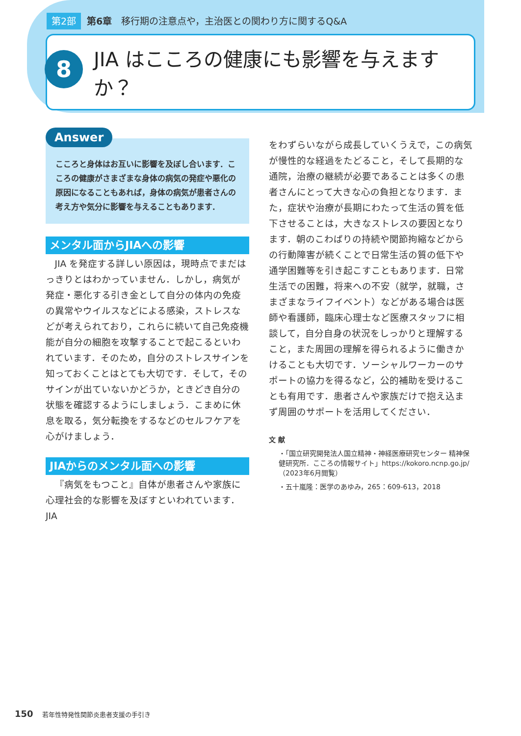第2部 第6章　移行期の注意点や，主治医との関わり方に関するQ&A
8
JIA はこころの健康にも影響を与えますか？
Answer
こころと身体はお互いに影響を及ぼし合います．こころの健康がさまざまな身体の病気の発症や悪化の原因になることもあれば，身体の病気が患者さんの考え方や気分に影響を与えることもあります．
メンタル面からJIAへの影響
JIA を発症する詳しい原因は，現時点でまだはっきりとはわかっていません．しかし，病気が発症・悪化する引き金として自分の体内の免疫の異常やウイルスなどによる感染，ストレスなどが考えられており，これらに続いて自己免疫機能が自分の細胞を攻撃することで起こるといわれています．そのため，自分のストレスサインを知っておくことはとても大切です．そして，そのサインが出ていないかどうか，ときどき自分の状態を確認するようにしましょう．こまめに休息を取る，気分転換をするなどのセルフケアを心がけましょう．
JIAからのメンタル面への影響
『病気をもつこと』自体が患者さんや家族に心理社会的な影響を及ぼすといわれています．JIA
をわずらいながら成長していくうえで，この病気が慢性的な経過をたどること，そして長期的な通院，治療の継続が必要であることは多くの患者さんにとって大きな心の負担となります．また，症状や治療が長期にわたって生活の質を低下させることは，大きなストレスの要因となります．朝のこわばりの持続や関節拘縮などからの行動障害が続くことで日常生活の質の低下や通学困難等を引き起こすこともあります．日常生活での困難，将来への不安（就学，就職，さまざまなライフイベント）などがある場合は医師や看護師，臨床心理士など医療スタッフに相談して，自分自身の状況をしっかりと理解すること，また周囲の理解を得られるように働きかけることも大切です．ソーシャルワーカーのサポートの協力を得るなど，公的補助を受けることも有用です．患者さんや家族だけで抱え込まず周囲のサポートを活用してください．
文 献
・「国立研究開発法人国立精神・神経医療研究センター 精神保健研究所．こころの情報サイト」https://kokoro.ncnp.go.jp/（2023年6月閲覧）
・五十嵐隆：医学のあゆみ，265：609-613，2018
150 若年性特発性関節炎患者支援の手引き